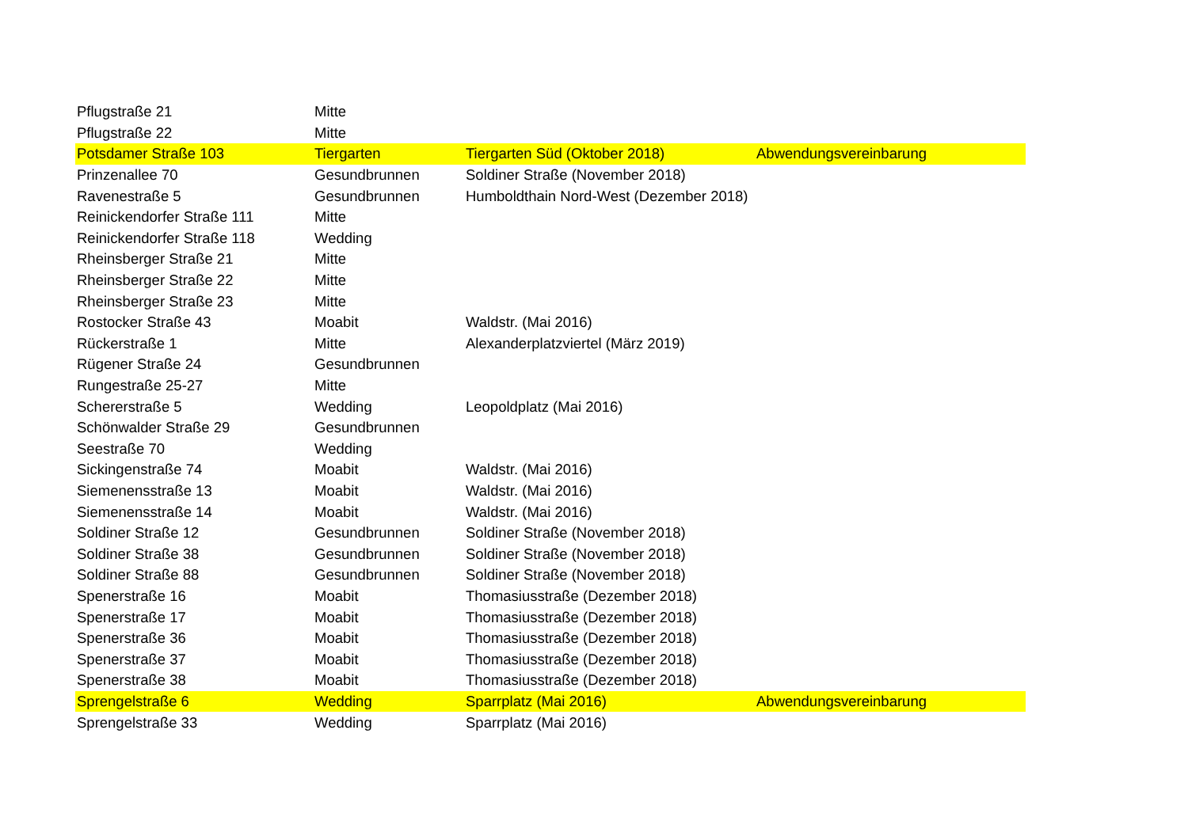| Pflugstraße 21 | Mitte | | |
| Pflugstraße 22 | Mitte | | |
| Potsdamer Straße 103 | Tiergarten | Tiergarten Süd (Oktober 2018) | Abwendungsvereinbarung |
| Prinzenallee 70 | Gesundbrunnen | Soldiner Straße (November 2018) | |
| Ravenestraße 5 | Gesundbrunnen | Humboldthain Nord-West (Dezember 2018) | |
| Reinickendorfer Straße 111 | Mitte | | |
| Reinickendorfer Straße 118 | Wedding | | |
| Rheinsberger Straße 21 | Mitte | | |
| Rheinsberger Straße 22 | Mitte | | |
| Rheinsberger Straße 23 | Mitte | | |
| Rostocker Straße 43 | Moabit | Waldstr. (Mai 2016) | |
| Rückerstraße 1 | Mitte | Alexanderplatzviertel (März 2019) | |
| Rügener Straße 24 | Gesundbrunnen | | |
| Rungestraße 25-27 | Mitte | | |
| Schererstraße 5 | Wedding | Leopoldplatz (Mai 2016) | |
| Schönwalder Straße 29 | Gesundbrunnen | | |
| Seestraße 70 | Wedding | | |
| Sickingenstraße 74 | Moabit | Waldstr. (Mai 2016) | |
| Siemenensstraße 13 | Moabit | Waldstr. (Mai 2016) | |
| Siemenensstraße 14 | Moabit | Waldstr. (Mai 2016) | |
| Soldiner Straße 12 | Gesundbrunnen | Soldiner Straße (November 2018) | |
| Soldiner Straße 38 | Gesundbrunnen | Soldiner Straße (November 2018) | |
| Soldiner Straße 88 | Gesundbrunnen | Soldiner Straße (November 2018) | |
| Spenerstraße 16 | Moabit | Thomasiusstraße (Dezember 2018) | |
| Spenerstraße 17 | Moabit | Thomasiusstraße (Dezember 2018) | |
| Spenerstraße 36 | Moabit | Thomasiusstraße (Dezember 2018) | |
| Spenerstraße 37 | Moabit | Thomasiusstraße (Dezember 2018) | |
| Spenerstraße 38 | Moabit | Thomasiusstraße (Dezember 2018) | |
| Sprengelstraße 6 | Wedding | Sparrplatz (Mai 2016) | Abwendungsvereinbarung |
| Sprengelstraße 33 | Wedding | Sparrplatz (Mai 2016) | |